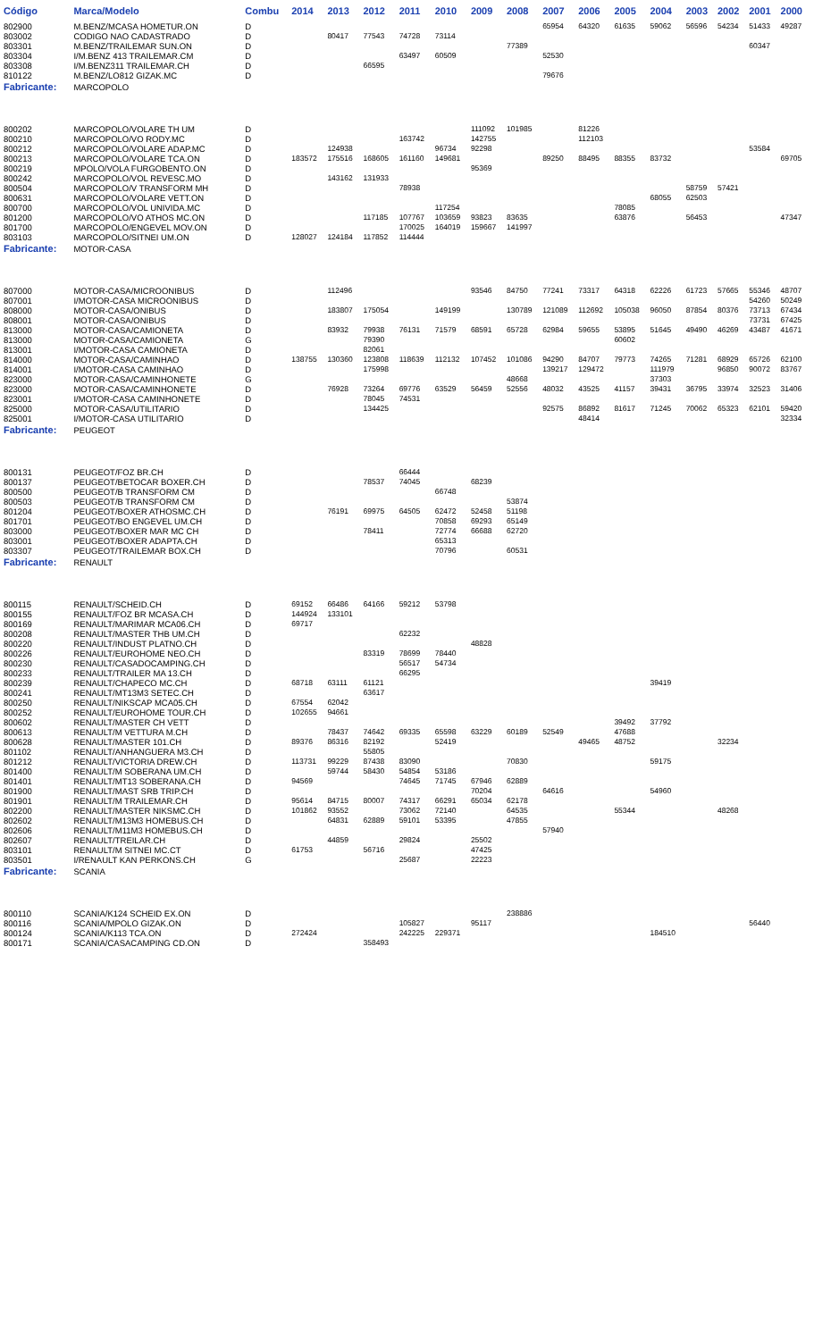| Código | Marca/Modelo | Combu | 2014 | 2013 | 2012 | 2011 | 2010 | 2009 | 2008 | 2007 | 2006 | 2005 | 2004 | 2003 | 2002 | 2001 | 2000 |
| --- | --- | --- | --- | --- | --- | --- | --- | --- | --- | --- | --- | --- | --- | --- | --- | --- | --- |
| 802900 | M.BENZ/MCASA HOMETUR.ON | D | | | | | | | | 65954 | 64320 | 61635 | 59062 | 56596 | 54234 | 51433 | 49287 |
| 803002 | CODIGO NAO CADASTRADO | D | | 80417 | 77543 | 74728 | 73114 | | | | | | | | | | |
| 803301 | M.BENZ/TRAILEMAR SUN.ON | D | | | | | | | 77389 | | | | | | | 60347 | |
| 803304 | I/M.BENZ 413 TRAILEMAR.CM | D | | | | 63497 | 60509 | | | 52530 | | | | | | | |
| 803308 | I/M.BENZ311 TRAILEMAR.CH | D | | | 66595 | | | | | | | | | | | | |
| 810122 | M.BENZ/LO812 GIZAK.MC | D | | | | | | | | 79676 | | | | | | | |
| Fabricante: | MARCOPOLO | | | | | | | | | | | | | | | | |
| 800202 | MARCOPOLO/VOLARE TH UM | D | | | | | | 111092 | 101985 | | 81226 | | | | | | |
| 800210 | MARCOPOLO/VO RODY.MC | D | | | | 163742 | | 142755 | | | 112103 | | | | | | |
| 800212 | MARCOPOLO/VOLARE ADAP.MC | D | | 124938 | | | 96734 | 92298 | | | | | | | | 53584 | |
| 800213 | MARCOPOLO/VOLARE TCA.ON | D | 183572 | 175516 | 168605 | 161160 | 149681 | | | 89250 | 88495 | 88355 | 83732 | | | | 69705 |
| 800219 | MPOLO/VOLA FURGOBENTO.ON | D | | | | | | 95369 | | | | | | | | | |
| 800242 | MARCOPOLO/VOL REVESC.MO | D | | 143162 | 131933 | | | | | | | | | | | | |
| 800504 | MARCOPOLO/V TRANSFORM MH | D | | | | 78938 | | | | | | | | 58759 | 57421 | | |
| 800631 | MARCOPOLO/VOLARE VETT.ON | D | | | | | | | | | | | 68055 | 62503 | | | |
| 800700 | MARCOPOLO/VOL UNIVIDA.MC | D | | | | | 117254 | | | | | 78085 | | | | | |
| 801200 | MARCOPOLO/VO ATHOS MC.ON | D | | | 117185 | 107767 | 103659 | 93823 | 83635 | | | 63876 | | 56453 | | | 47347 |
| 801700 | MARCOPOLO/ENGEVEL MOV.ON | D | | | | 170025 | 164019 | 159667 | 141997 | | | | | | | | |
| 803103 | MARCOPOLO/SITNEI UM.ON | D | 128027 | 124184 | 117852 | 114444 | | | | | | | | | | | |
| Fabricante: | MOTOR-CASA | | | | | | | | | | | | | | | | |
| 807000 | MOTOR-CASA/MICROONIBUS | D | | 112496 | | | | 93546 | 84750 | 77241 | 73317 | 64318 | 62226 | 61723 | 57665 | 55346 | 48707 |
| 807001 | I/MOTOR-CASA MICROONIBUS | D | | | | | | | | | | | | | | 54260 | 50249 |
| 808000 | MOTOR-CASA/ONIBUS | D | | 183807 | 175054 | | 149199 | | 130789 | 121089 | 112692 | 105038 | 96050 | 87854 | 80376 | 73713 | 67434 |
| 808001 | MOTOR-CASA/ONIBUS | D | | | | | | | | | | | | | | 73731 | 67425 |
| 813000 | MOTOR-CASA/CAMIONETA | D | | 83932 | 79938 | 76131 | 71579 | 68591 | 65728 | 62984 | 59655 | 53895 | 51645 | 49490 | 46269 | 43487 | 41671 |
| 813000 | MOTOR-CASA/CAMIONETA | G | | | 79390 | | | | | | | 60602 | | | | | |
| 813001 | I/MOTOR-CASA CAMIONETA | D | | | 82061 | | | | | | | | | | | | |
| 814000 | MOTOR-CASA/CAMINHAO | D | 138755 | 130360 | 123808 | 118639 | 112132 | 107452 | 101086 | 94290 | 84707 | 79773 | 74265 | 71281 | 68929 | 65726 | 62100 |
| 814001 | I/MOTOR-CASA CAMINHAO | D | | | 175998 | | | | | 139217 | 129472 | | 111979 | | 96850 | 90072 | 83767 |
| 823000 | MOTOR-CASA/CAMINHONETE | G | | | | | | | 48668 | | | | 37303 | | | | |
| 823000 | MOTOR-CASA/CAMINHONETE | D | | 76928 | 73264 | 69776 | 63529 | 56459 | 52556 | 48032 | 43525 | 41157 | 39431 | 36795 | 33974 | 32523 | 31406 |
| 823001 | I/MOTOR-CASA CAMINHONETE | D | | | 78045 | 74531 | | | | | | | | | | | |
| 825000 | MOTOR-CASA/UTILITARIO | D | | | 134425 | | | | | 92575 | 86892 | 81617 | 71245 | 70062 | 65323 | 62101 | 59420 |
| 825001 | I/MOTOR-CASA UTILITARIO | D | | | | | | | | | 48414 | | | | | | 32334 |
| Fabricante: | PEUGEOT | | | | | | | | | | | | | | | | |
| 800131 | PEUGEOT/FOZ BR.CH | D | | | | 66444 | | | | | | | | | | | |
| 800137 | PEUGEOT/BETOCAR BOXER.CH | D | | | 78537 | 74045 | | 68239 | | | | | | | | | |
| 800500 | PEUGEOT/B TRANSFORM CM | D | | | | | 66748 | | | | | | | | | | |
| 800503 | PEUGEOT/B TRANSFORM CM | D | | | | | | | 53874 | | | | | | | | |
| 801204 | PEUGEOT/BOXER ATHOSMC.CH | D | | 76191 | 69975 | 64505 | 62472 | 52458 | 51198 | | | | | | | | |
| 801701 | PEUGEOT/BO ENGEVEL UM.CH | D | | | | | 70858 | 69293 | 65149 | | | | | | | | |
| 803000 | PEUGEOT/BOXER MAR MC CH | D | | | 78411 | | 72774 | 66688 | 62720 | | | | | | | | |
| 803001 | PEUGEOT/BOXER ADAPTA.CH | D | | | | | 65313 | | | | | | | | | | |
| 803307 | PEUGEOT/TRAILEMAR BOX.CH | D | | | | | 70796 | | 60531 | | | | | | | | |
| Fabricante: | RENAULT | | | | | | | | | | | | | | | | |
| 800115 | RENAULT/SCHEID.CH | D | 69152 | 66486 | 64166 | 59212 | 53798 | | | | | | | | | | |
| 800155 | RENAULT/FOZ BR MCASA.CH | D | 144924 | 133101 | | | | | | | | | | | | | |
| 800169 | RENAULT/MARIMAR MCA06.CH | D | 69717 | | | | | | | | | | | | | | |
| 800208 | RENAULT/MASTER THB UM.CH | D | | | | 62232 | | | | | | | | | | | |
| 800220 | RENAULT/INDUST PLATNO.CH | D | | | | | | 48828 | | | | | | | | | |
| 800226 | RENAULT/EUROHOME NEO.CH | D | | | 83319 | 78699 | 78440 | | | | | | | | | | |
| 800230 | RENAULT/CASADOCAMPING.CH | D | | | | 56517 | 54734 | | | | | | | | | | |
| 800233 | RENAULT/TRAILER MA 13.CH | D | | | | 66295 | | | | | | | | | | | |
| 800239 | RENAULT/CHAPECO MC.CH | D | 68718 | 63111 | 61121 | | | | | | | | 39419 | | | | |
| 800241 | RENAULT/MT13M3 SETEC.CH | D | | | 63617 | | | | | | | | | | | | |
| 800250 | RENAULT/NIKSCAP MCA05.CH | D | 67554 | 62042 | | | | | | | | | | | | | |
| 800252 | RENAULT/EUROHOME TOUR.CH | D | 102655 | 94661 | | | | | | | | | | | | | |
| 800602 | RENAULT/MASTER CH VETT | D | | | | | | | | | | 39492 | 37792 | | | | |
| 800613 | RENAULT/M VETTURA M.CH | D | | 78437 | 74642 | 69335 | 65598 | 63229 | 60189 | 52549 | | 47688 | | | | | |
| 800628 | RENAULT/MASTER 101.CH | D | 89376 | 86316 | 82192 | | 52419 | | | | 49465 | 48752 | | | 32234 | | |
| 801102 | RENAULT/ANHANGUERA M3.CH | D | | | 55805 | | | | | | | | | | | | |
| 801212 | RENAULT/VICTORIA DREW.CH | D | 113731 | 99229 | 87438 | 83090 | | | 70830 | | | | 59175 | | | | |
| 801400 | RENAULT/M SOBERANA UM.CH | D | | 59744 | 58430 | 54854 | 53186 | | | | | | | | | | |
| 801401 | RENAULT/MT13 SOBERANA.CH | D | 94569 | | | 74645 | 71745 | 67946 | 62889 | | | | | | | | |
| 801900 | RENAULT/MAST SRB TRIP.CH | D | | | | | | 70204 | | 64616 | | | 54960 | | | | |
| 801901 | RENAULT/M TRAILEMAR.CH | D | 95614 | 84715 | 80007 | 74317 | 66291 | 65034 | 62178 | | | | | | | | |
| 802200 | RENAULT/MASTER NIKSMC.CH | D | 101862 | 93552 | | 73062 | 72140 | | 64535 | | | 55344 | | | 48268 | | |
| 802602 | RENAULT/M13M3 HOMEBUS.CH | D | | 64831 | 62889 | 59101 | 53395 | | 47855 | | | | | | | | |
| 802606 | RENAULT/M11M3 HOMEBUS.CH | D | | | | | | | | 57940 | | | | | | | |
| 802607 | RENAULT/TREILAR.CH | D | | 44859 | | 29824 | | 25502 | | | | | | | | | |
| 803101 | RENAULT/M SITNEI MC.CT | D | 61753 | | 56716 | | | 47425 | | | | | | | | | |
| 803501 | I/RENAULT KAN PERKONS.CH | G | | | | 25687 | | 22223 | | | | | | | | | |
| Fabricante: | SCANIA | | | | | | | | | | | | | | | | |
| 800110 | SCANIA/K124 SCHEID EX.ON | D | | | | | | | 238886 | | | | | | | | |
| 800116 | SCANIA/MPOLO GIZAK.ON | D | | | | 105827 | | 95117 | | | | | | | | 56440 | |
| 800124 | SCANIA/K113 TCA.ON | D | 272424 | | | 242225 | 229371 | | | | | | 184510 | | | | |
| 800171 | SCANIA/CASACAMPING CD.ON | D | | | 358493 | | | | | | | | | | | | |